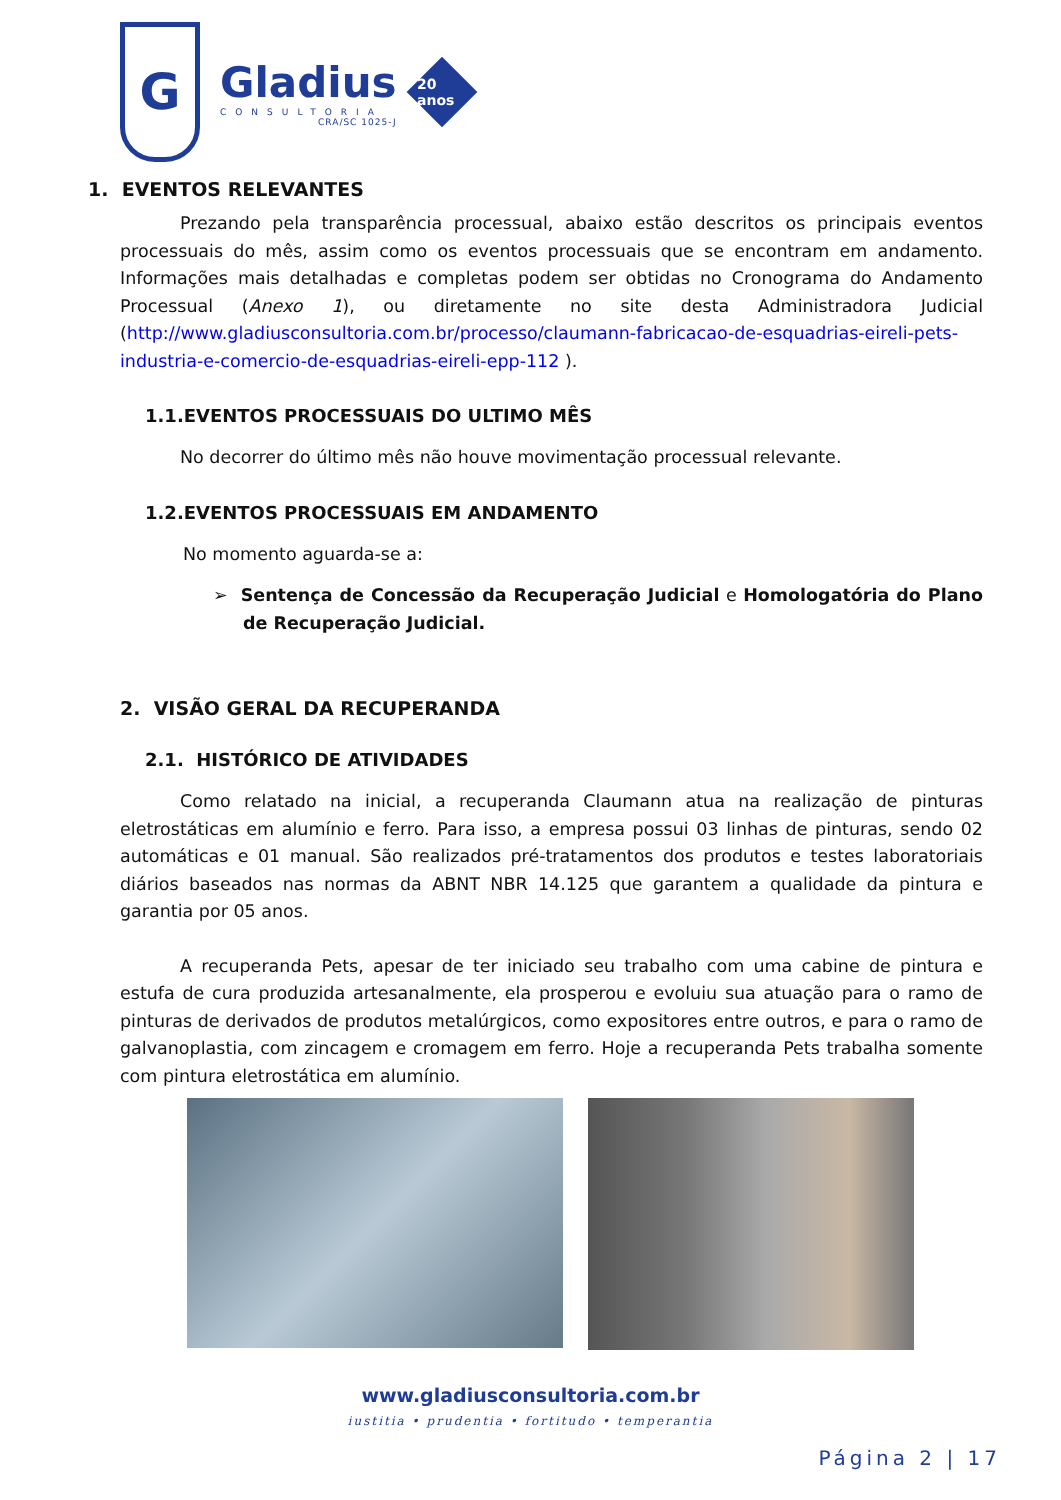G
Gladius
CONSULTORIA
CRA/SC 1025-J
20 anos
1. EVENTOS RELEVANTES
Prezando pela transparência processual, abaixo estão descritos os principais eventos processuais do mês, assim como os eventos processuais que se encontram em andamento. Informações mais detalhadas e completas podem ser obtidas no Cronograma do Andamento Processual (Anexo 1), ou diretamente no site desta Administradora Judicial (http://www.gladiusconsultoria.com.br/processo/claumann-fabricacao-de-esquadrias-eireli-pets-industria-e-comercio-de-esquadrias-eireli-epp-112 ).
1.1.EVENTOS PROCESSUAIS DO ULTIMO MÊS
No decorrer do último mês não houve movimentação processual relevante.
1.2.EVENTOS PROCESSUAIS EM ANDAMENTO
No momento aguarda-se a:
➢ Sentença de Concessão da Recuperação Judicial e Homologatória do Plano de Recuperação Judicial.
2. VISÃO GERAL DA RECUPERANDA
2.1. HISTÓRICO DE ATIVIDADES
Como relatado na inicial, a recuperanda Claumann atua na realização de pinturas eletrostáticas em alumínio e ferro. Para isso, a empresa possui 03 linhas de pinturas, sendo 02 automáticas e 01 manual. São realizados pré-tratamentos dos produtos e testes laboratoriais diários baseados nas normas da ABNT NBR 14.125 que garantem a qualidade da pintura e garantia por 05 anos.
A recuperanda Pets, apesar de ter iniciado seu trabalho com uma cabine de pintura e estufa de cura produzida artesanalmente, ela prosperou e evoluiu sua atuação para o ramo de pinturas de derivados de produtos metalúrgicos, como expositores entre outros, e para o ramo de galvanoplastia, com zincagem e cromagem em ferro. Hoje a recuperanda Pets trabalha somente com pintura eletrostática em alumínio.
www.gladiusconsultoria.com.br
iustitia • prudentia • fortitudo • temperantia
Página 2 | 17